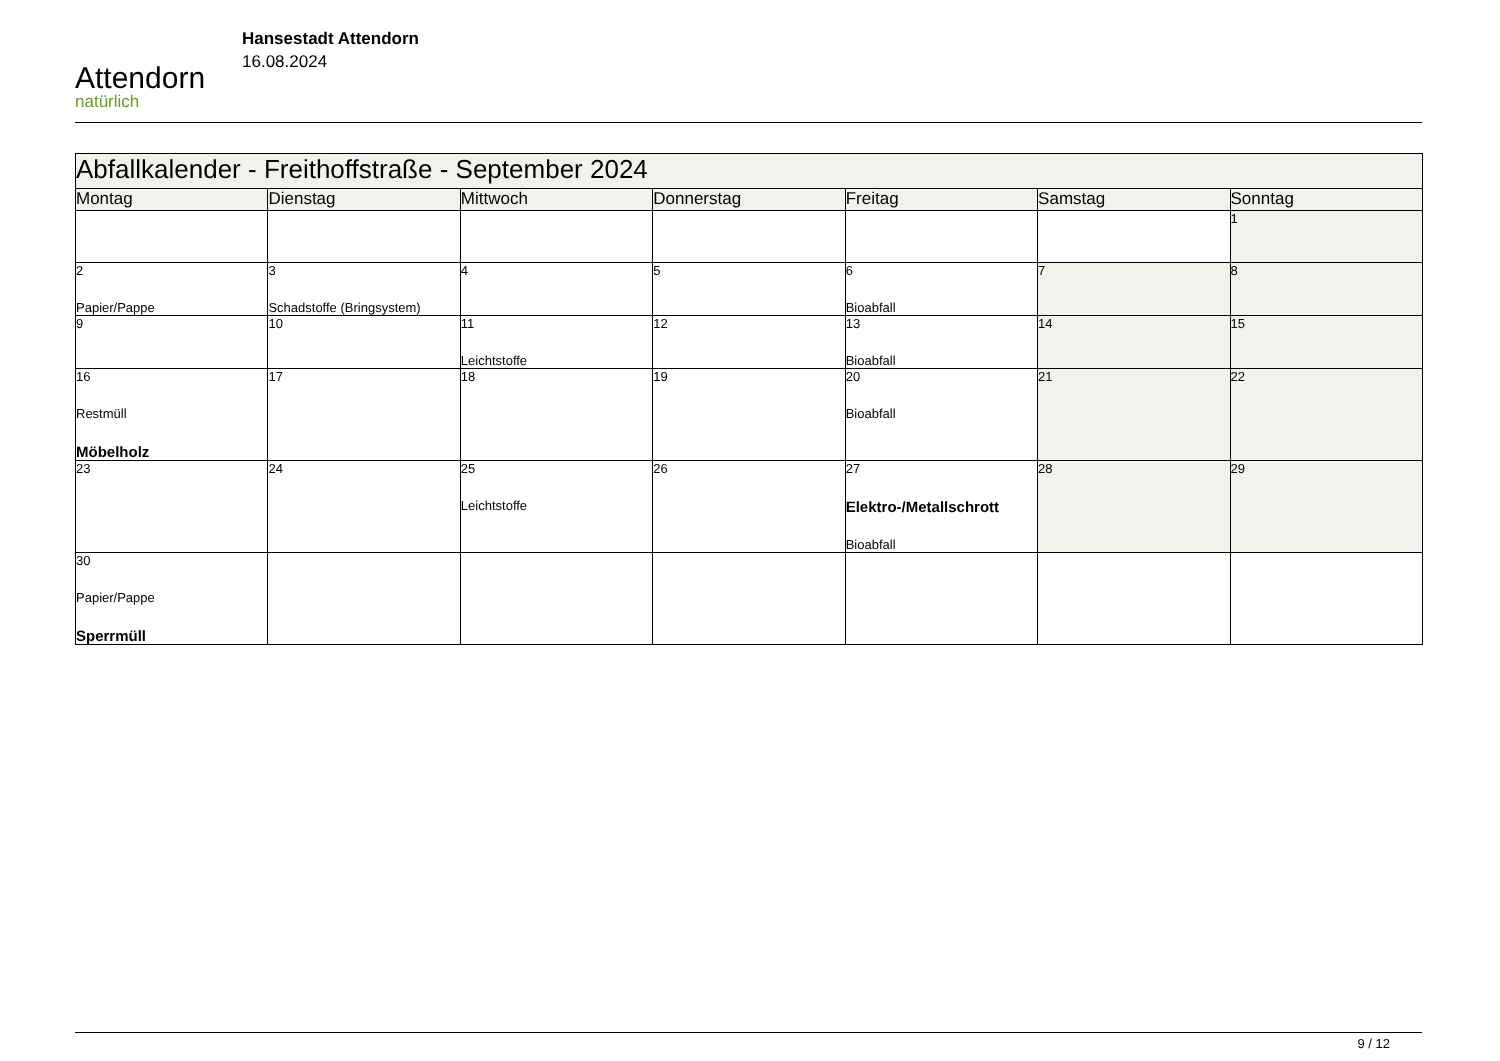Attendorn
natürlich
Hansestadt Attendorn
16.08.2024
| Abfallkalender - Freithoffstraße - September 2024 | | | | | | |
| --- | --- | --- | --- | --- | --- | --- |
| Montag | Dienstag | Mittwoch | Donnerstag | Freitag | Samstag | Sonntag |
| | | | | | | 1 |
| 2 Papier/Pappe | 3 Schadstoffe (Bringsystem) | 4 | 5 | 6 Bioabfall | 7 | 8 |
| 9 | 10 | 11 Leichtstoffe | 12 | 13 Bioabfall | 14 | 15 |
| 16 Restmüll Möbelholz | 17 | 18 | 19 | 20 Bioabfall | 21 | 22 |
| 23 | 24 | 25 Leichtstoffe | 26 | 27 Elektro-/Metallschrott Bioabfall | 28 | 29 |
| 30 Papier/Pappe Sperrmüll | | | | | | |
9 / 12